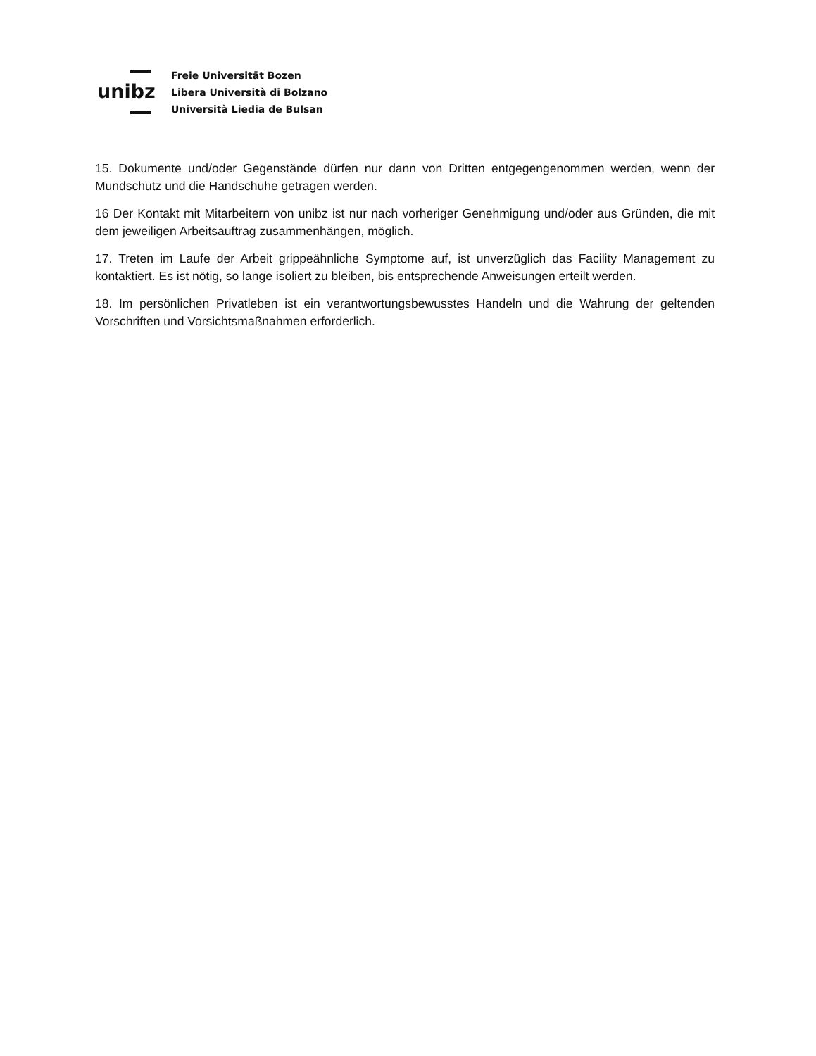unibz
Freie Universität Bozen
Libera Università di Bolzano
Università Liedia de Bulsan
15. Dokumente und/oder Gegenstände dürfen nur dann von Dritten entgegengenommen werden, wenn der Mundschutz und die Handschuhe getragen werden.
16 Der Kontakt mit Mitarbeitern von unibz ist nur nach vorheriger Genehmigung und/oder aus Gründen, die mit dem jeweiligen Arbeitsauftrag zusammenhängen, möglich.
17. Treten im Laufe der Arbeit grippeähnliche Symptome auf, ist unverzüglich das Facility Management zu kontaktiert. Es ist nötig, so lange isoliert zu bleiben, bis entsprechende Anweisungen erteilt werden.
18. Im persönlichen Privatleben ist ein verantwortungsbewusstes Handeln und die Wahrung der geltenden Vorschriften und Vorsichtsmaßnahmen erforderlich.